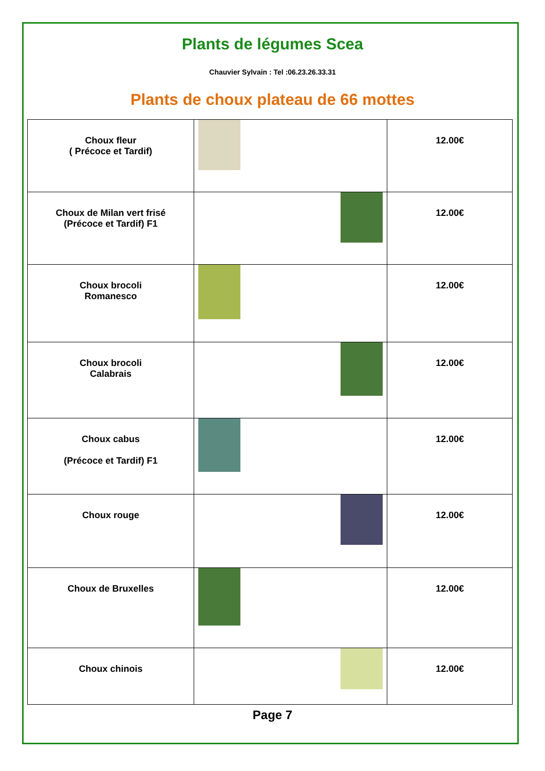Plants de légumes Scea
Chauvier Sylvain : Tel :06.23.26.33.31
Plants de choux plateau de 66 mottes
| Choux fleur ( Précoce et Tardif) | | 12.00€ |
| Choux de Milan vert frisé (Précoce et Tardif) F1 | | 12.00€ |
| Choux brocoli Romanesco | | 12.00€ |
| Choux brocoli Calabrais | | 12.00€ |
| Choux cabus (Précoce et Tardif) F1 | | 12.00€ |
| Choux rouge | | 12.00€ |
| Choux de Bruxelles | | 12.00€ |
| Choux chinois | | 12.00€ |
Page 7